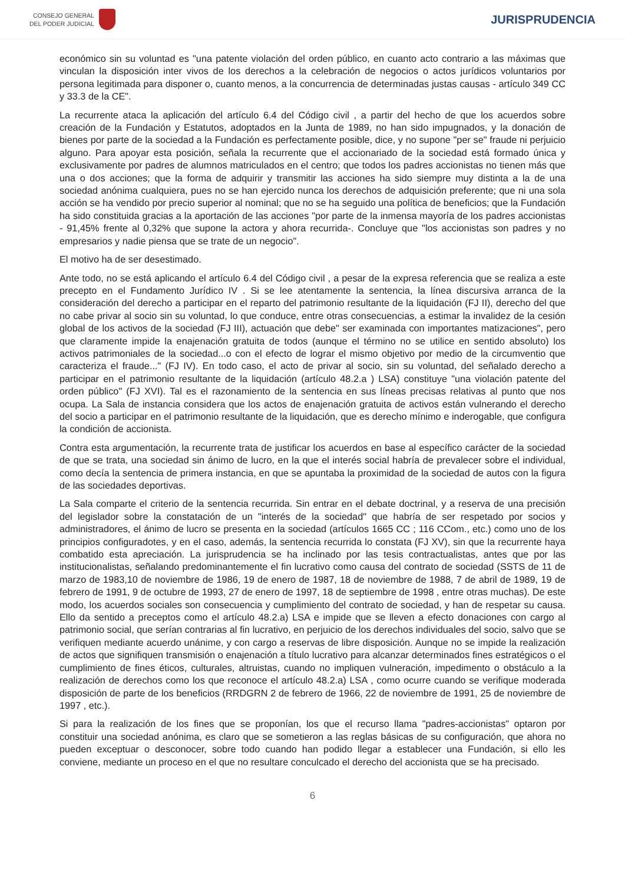CONSEJO GENERAL
DEL PODER JUDICIAL
JURISPRUDENCIA
económico sin su voluntad es "una patente violación del orden público, en cuanto acto contrario a las máximas que vinculan la disposición inter vivos de los derechos a la celebración de negocios o actos jurídicos voluntarios por persona legitimada para disponer o, cuanto menos, a la concurrencia de determinadas justas causas - artículo 349 CC y 33.3 de la CE".
La recurrente ataca la aplicación del artículo 6.4 del Código civil , a partir del hecho de que los acuerdos sobre creación de la Fundación y Estatutos, adoptados en la Junta de 1989, no han sido impugnados, y la donación de bienes por parte de la sociedad a la Fundación es perfectamente posible, dice, y no supone "per se" fraude ni perjuicio alguno. Para apoyar esta posición, señala la recurrente que el accionariado de la sociedad está formado única y exclusivamente por padres de alumnos matriculados en el centro; que todos los padres accionistas no tienen más que una o dos acciones; que la forma de adquirir y transmitir las acciones ha sido siempre muy distinta a la de una sociedad anónima cualquiera, pues no se han ejercido nunca los derechos de adquisición preferente; que ni una sola acción se ha vendido por precio superior al nominal; que no se ha seguido una política de beneficios; que la Fundación ha sido constituida gracias a la aportación de las acciones "por parte de la inmensa mayoría de los padres accionistas - 91,45% frente al 0,32% que supone la actora y ahora recurrida-. Concluye que "los accionistas son padres y no empresarios y nadie piensa que se trate de un negocio".
El motivo ha de ser desestimado.
Ante todo, no se está aplicando el artículo 6.4 del Código civil , a pesar de la expresa referencia que se realiza a este precepto en el Fundamento Jurídico IV . Si se lee atentamente la sentencia, la línea discursiva arranca de la consideración del derecho a participar en el reparto del patrimonio resultante de la liquidación (FJ II), derecho del que no cabe privar al socio sin su voluntad, lo que conduce, entre otras consecuencias, a estimar la invalidez de la cesión global de los activos de la sociedad (FJ III), actuación que debe" ser examinada con importantes matizaciones", pero que claramente impide la enajenación gratuita de todos (aunque el término no se utilice en sentido absoluto) los activos patrimoniales de la sociedad...o con el efecto de lograr el mismo objetivo por medio de la circumventio que caracteriza el fraude..." (FJ IV). En todo caso, el acto de privar al socio, sin su voluntad, del señalado derecho a participar en el patrimonio resultante de la liquidación (artículo 48.2.a ) LSA) constituye "una violación patente del orden público" (FJ XVI). Tal es el razonamiento de la sentencia en sus líneas precisas relativas al punto que nos ocupa. La Sala de instancia considera que los actos de enajenación gratuita de activos están vulnerando el derecho del socio a participar en el patrimonio resultante de la liquidación, que es derecho mínimo e inderogable, que configura la condición de accionista.
Contra esta argumentación, la recurrente trata de justificar los acuerdos en base al específico carácter de la sociedad de que se trata, una sociedad sin ánimo de lucro, en la que el interés social habría de prevalecer sobre el individual, como decía la sentencia de primera instancia, en que se apuntaba la proximidad de la sociedad de autos con la figura de las sociedades deportivas.
La Sala comparte el criterio de la sentencia recurrida. Sin entrar en el debate doctrinal, y a reserva de una precisión del legislador sobre la constatación de un "interés de la sociedad" que habría de ser respetado por socios y administradores, el ánimo de lucro se presenta en la sociedad (artículos 1665 CC ; 116 CCom., etc.) como uno de los principios configuradotes, y en el caso, además, la sentencia recurrida lo constata (FJ XV), sin que la recurrente haya combatido esta apreciación. La jurisprudencia se ha inclinado por las tesis contractualistas, antes que por las institucionalistas, señalando predominantemente el fin lucrativo como causa del contrato de sociedad (SSTS de 11 de marzo de 1983,10 de noviembre de 1986, 19 de enero de 1987, 18 de noviembre de 1988, 7 de abril de 1989, 19 de febrero de 1991, 9 de octubre de 1993, 27 de enero de 1997, 18 de septiembre de 1998 , entre otras muchas). De este modo, los acuerdos sociales son consecuencia y cumplimiento del contrato de sociedad, y han de respetar su causa. Ello da sentido a preceptos como el artículo 48.2.a) LSA e impide que se lleven a efecto donaciones con cargo al patrimonio social, que serían contrarias al fin lucrativo, en perjuicio de los derechos individuales del socio, salvo que se verifiquen mediante acuerdo unánime, y con cargo a reservas de libre disposición. Aunque no se impide la realización de actos que signifiquen transmisión o enajenación a título lucrativo para alcanzar determinados fines estratégicos o el cumplimiento de fines éticos, culturales, altruistas, cuando no impliquen vulneración, impedimento o obstáculo a la realización de derechos como los que reconoce el artículo 48.2.a) LSA , como ocurre cuando se verifique moderada disposición de parte de los beneficios (RRDGRN 2 de febrero de 1966, 22 de noviembre de 1991, 25 de noviembre de 1997 , etc.).
Si para la realización de los fines que se proponían, los que el recurso llama "padres-accionistas" optaron por constituir una sociedad anónima, es claro que se sometieron a las reglas básicas de su configuración, que ahora no pueden exceptuar o desconocer, sobre todo cuando han podido llegar a establecer una Fundación, si ello les conviene, mediante un proceso en el que no resultare conculcado el derecho del accionista que se ha precisado.
6